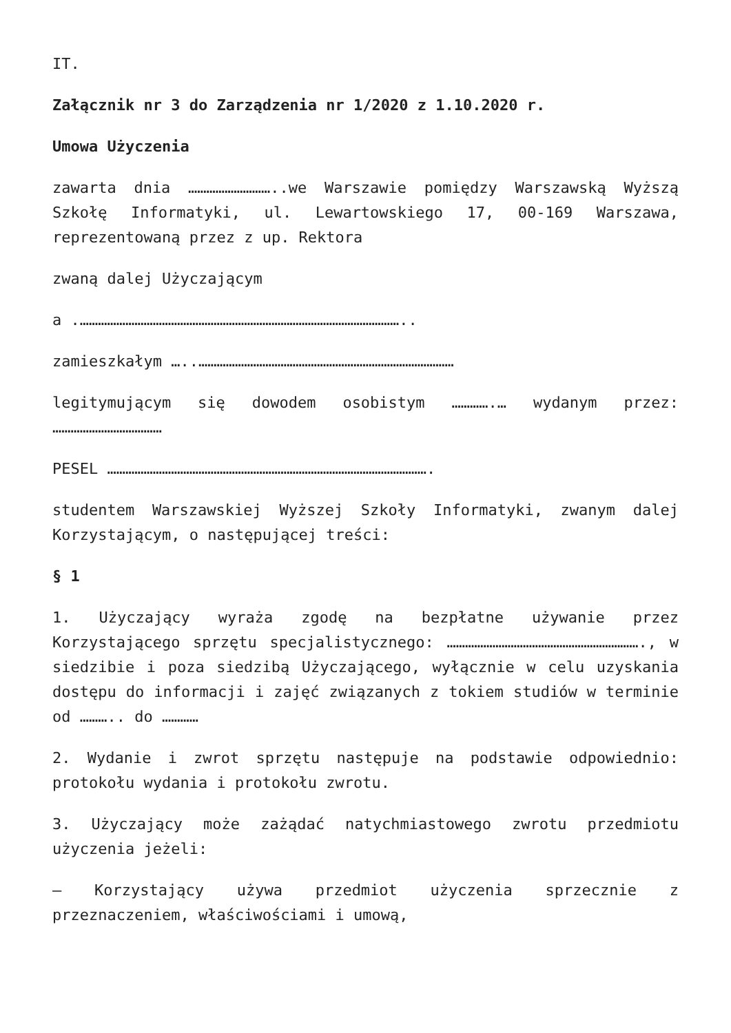IT.
Załącznik nr 3 do Zarządzenia nr 1/2020 z 1.10.2020 r.
Umowa Użyczenia
zawarta dnia ………………………..we Warszawie pomiędzy Warszawską Wyższą Szkołę Informatyki, ul. Lewartowskiego 17, 00-169 Warszawa, reprezentowaną przez z up. Rektora
zwaną dalej Użyczającym
a .……………………………………………………………………………………………..
zamieszkałym …..…………………………………………………………………………
legitymującym się dowodem osobistym ………….… wydanym przez: ………………………………
PESEL …………………………………………………………………………………………….
studentem Warszawskiej Wyższej Szkoły Informatyki, zwanym dalej Korzystającym, o następującej treści:
§ 1
1. Użyczający wyraża zgodę na bezpłatne używanie przez Korzystającego sprzętu specjalistycznego: ………………………………………………………., w siedzibie i poza siedzibą Użyczającego, wyłącznie w celu uzyskania dostępu do informacji i zajęć związanych z tokiem studiów w terminie od ……….. do …………
2. Wydanie i zwrot sprzętu następuje na podstawie odpowiednio: protokołu wydania i protokołu zwrotu.
3. Użyczający może zażądać natychmiastowego zwrotu przedmiotu użyczenia jeżeli:
– Korzystający używa przedmiot użyczenia sprzecznie z przeznaczeniem, właściwościami i umową,